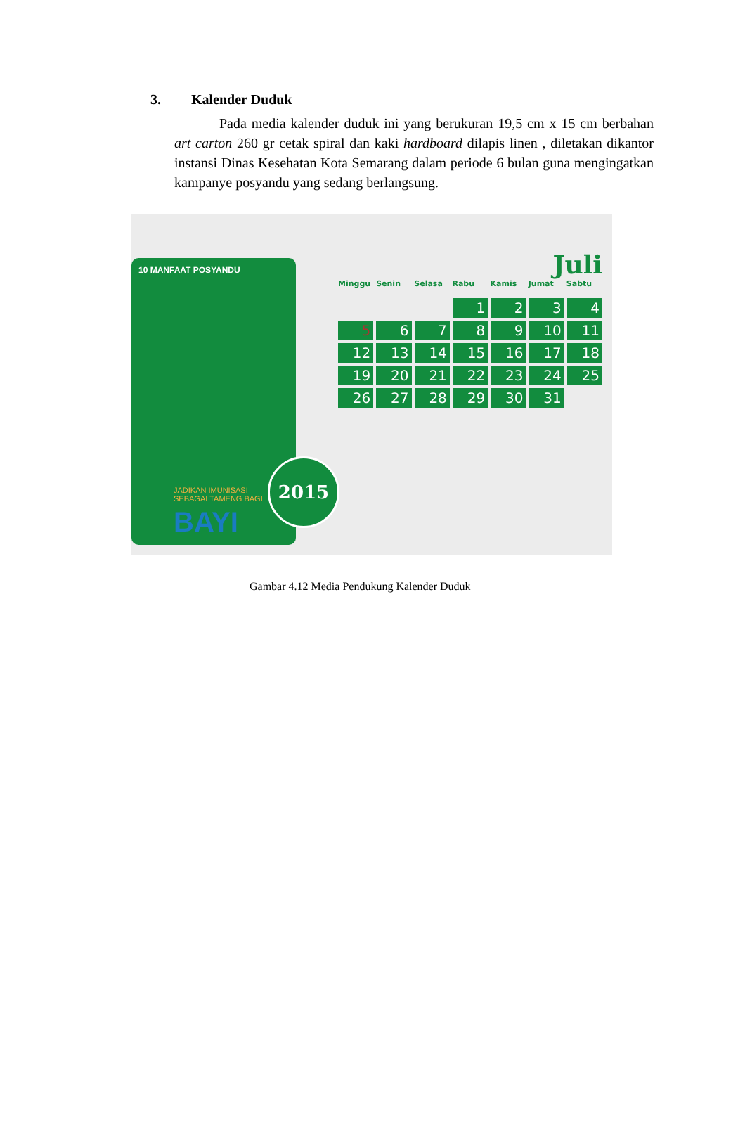3. Kalender Duduk
Pada media kalender duduk ini yang berukuran 19,5 cm x 15 cm berbahan art carton 260 gr cetak spiral dan kaki hardboard dilapis linen , diletakan dikantor instansi Dinas Kesehatan Kota Semarang dalam periode 6 bulan guna mengingatkan kampanye posyandu yang sedang berlangsung.
10 MANFAAT POSYANDU
JADIKAN IMUNISASI
SEBAGAI TAMENG BAGI
BAYI
2015
Juli
Minggu Senin Selasa Rabu Kamis Jumat Sabtu
1
2
3
4
5
6
7
8
9
10
11
12
13
14
15
16
17
18
19
20
21
22
23
24
25
26
27
28
29
30
31
Gambar 4.12 Media Pendukung Kalender Duduk